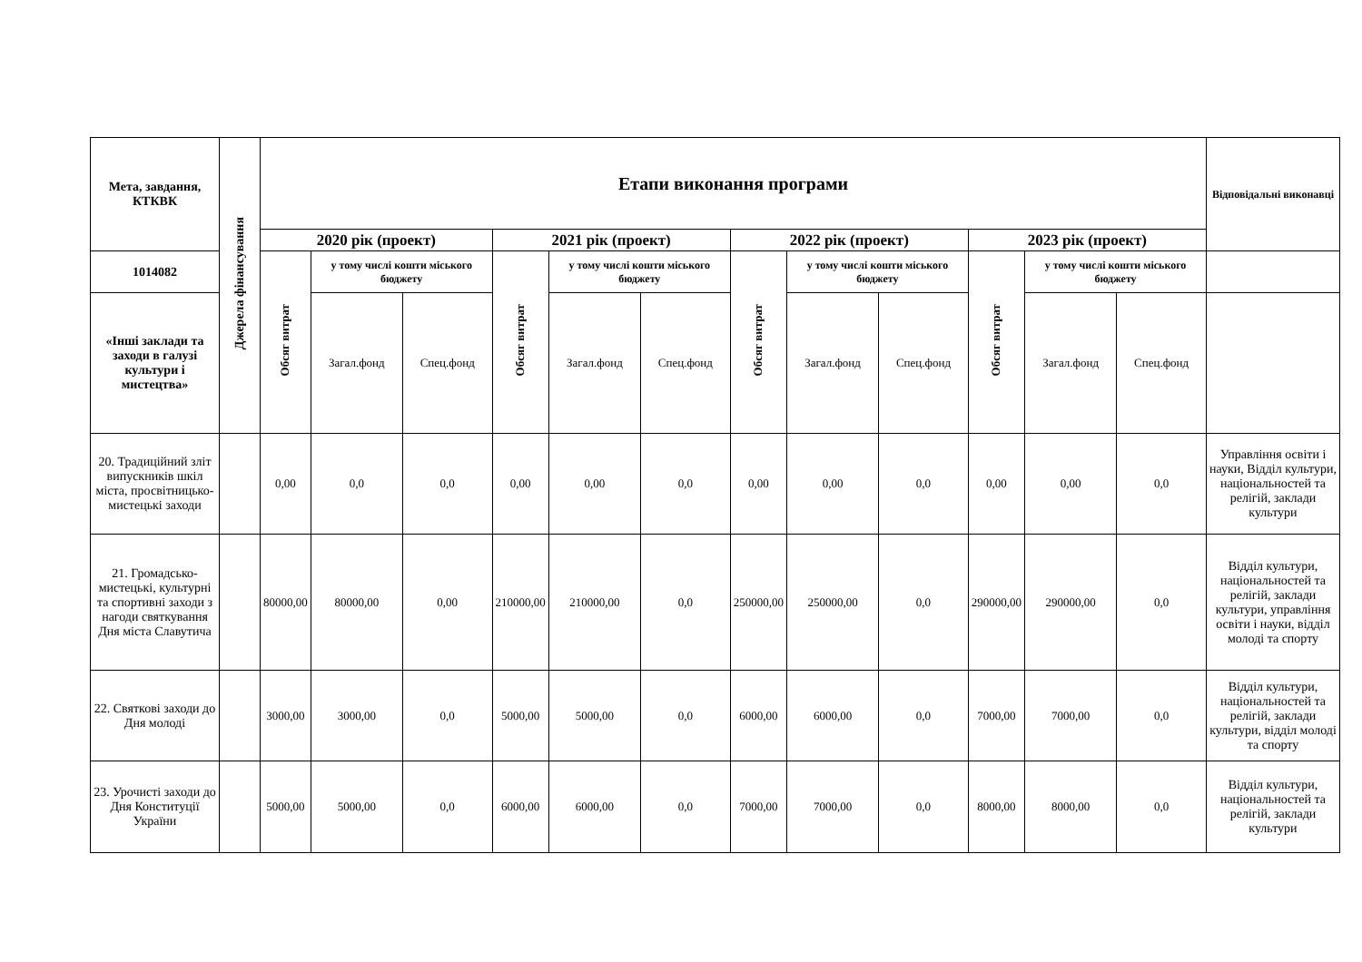| Мета, завдання, КТКВК | Джерела фінансування | Етапи виконання програми | | | | | | | | | | | | Відповідальні виконавці |
| --- | --- | --- | --- | --- | --- | --- | --- | --- | --- | --- | --- | --- | --- | --- |
| | | 2020 рік (проект) | | | 2021 рік (проект) | | | 2022 рік (проект) | | | 2023 рік (проект) | | | |
| 1014082 | | Обсяг витрат | у тому числі кошти міського бюджету | | Обсяг витрат | у тому числі кошти міського бюджету | | Обсяг витрат | у тому числі кошти міського бюджету | | Обсяг витрат | у тому числі кошти міського бюджету | | |
| «Інші заклади та заходи в галузі культури і мистецтва» | | | Загал.фонд | Спец.фонд | | Загал.фонд | Спец.фонд | | Загал.фонд | Спец.фонд | | Загал.фонд | Спец.фонд | |
| 20. Традиційний зліт випускників шкіл міста, просвітницько-мистецькі заходи | | 0,00 | 0,0 | 0,0 | 0,00 | 0,00 | 0,0 | 0,00 | 0,00 | 0,0 | 0,00 | 0,00 | 0,0 | Управління освіти і науки, Відділ культури, національностей та релігій, заклади культури |
| 21. Громадсько-мистецькі, культурні та спортивні заходи з нагоди святкування Дня міста Славутича | | 80000,00 | 80000,00 | 0,00 | 210000,00 | 210000,00 | 0,0 | 250000,00 | 250000,00 | 0,0 | 290000,00 | 290000,00 | 0,0 | Відділ культури, національностей та релігій, заклади культури, управління освіти і науки, відділ молоді та спорту |
| 22. Святкові заходи до Дня молоді | | 3000,00 | 3000,00 | 0,0 | 5000,00 | 5000,00 | 0,0 | 6000,00 | 6000,00 | 0,0 | 7000,00 | 7000,00 | 0,0 | Відділ культури, національностей та релігій, заклади культури, відділ молоді та спорту |
| 23. Урочисті заходи до Дня Конституції України | | 5000,00 | 5000,00 | 0,0 | 6000,00 | 6000,00 | 0,0 | 7000,00 | 7000,00 | 0,0 | 8000,00 | 8000,00 | 0,0 | Відділ культури, національностей та релігій, заклади культури |